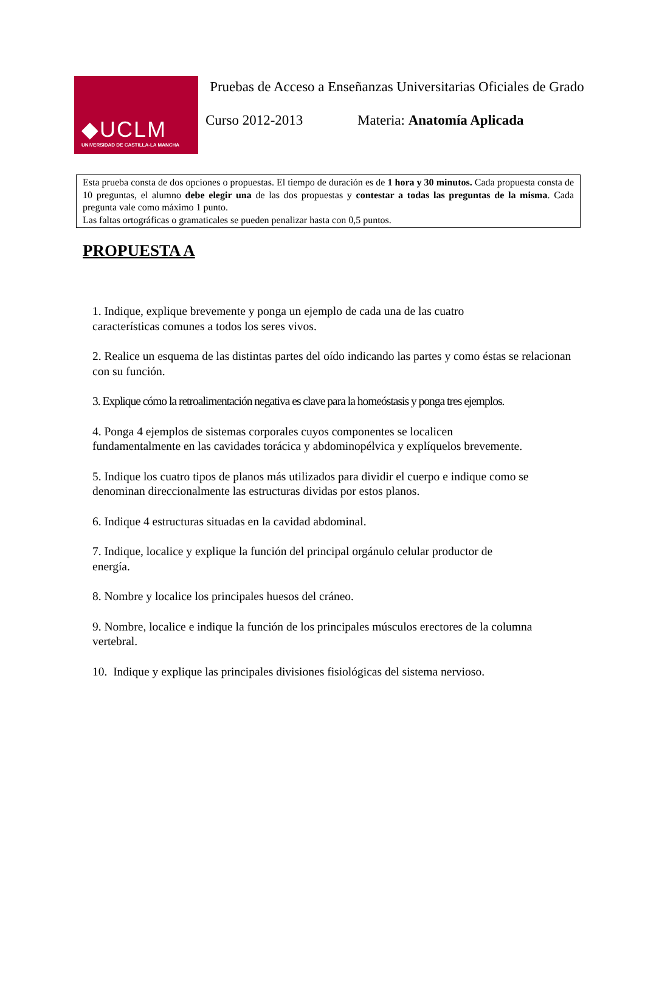◆UCLM
UNIVERSIDAD DE CASTILLA-LA MANCHA
Pruebas de Acceso a Enseñanzas Universitarias Oficiales de Grado
Curso 2012-2013 Materia: Anatomía Aplicada
Esta prueba consta de dos opciones o propuestas. El tiempo de duración es de 1 hora y 30 minutos. Cada propuesta consta de 10 preguntas, el alumno debe elegir una de las dos propuestas y contestar a todas las preguntas de la misma. Cada pregunta vale como máximo 1 punto.
Las faltas ortográficas o gramaticales se pueden penalizar hasta con 0,5 puntos.
PROPUESTA A
1. Indique, explique brevemente y ponga un ejemplo de cada una de las cuatro
características comunes a todos los seres vivos.
2. Realice un esquema de las distintas partes del oído indicando las partes y como éstas se relacionan con su función.
3. Explique cómo la retroalimentación negativa es clave para la homeóstasis y ponga tres ejemplos.
4. Ponga 4 ejemplos de sistemas corporales cuyos componentes se localicen
fundamentalmente en las cavidades torácica y abdominopélvica y explíquelos brevemente.
5. Indique los cuatro tipos de planos más utilizados para dividir el cuerpo e indique como se denominan direccionalmente las estructuras dividas por estos planos.
6. Indique 4 estructuras situadas en la cavidad abdominal.
7. Indique, localice y explique la función del principal orgánulo celular productor de
energía.
8. Nombre y localice los principales huesos del cráneo.
9. Nombre, localice e indique la función de los principales músculos erectores de la columna vertebral.
10. Indique y explique las principales divisiones fisiológicas del sistema nervioso.